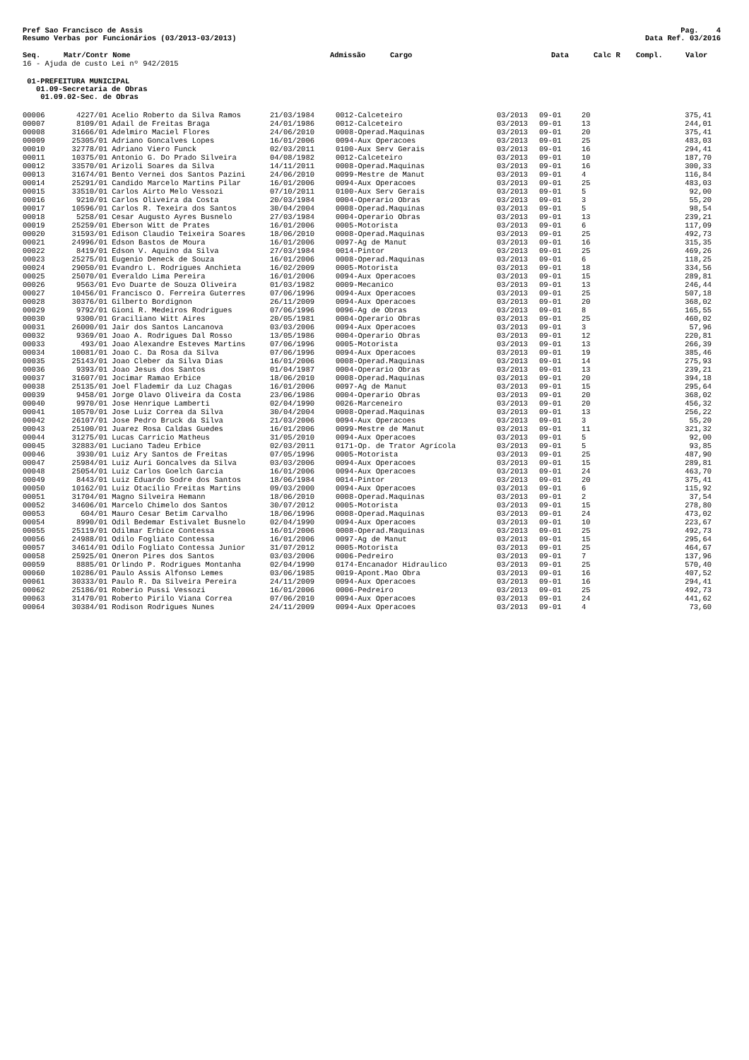Pref Sao Francisco de Assis
Resumo Verbas por Funcionários (03/2013-03/2013)
Pag. 4
Data Ref. 03/2016
| Seq. | Matr/Contr Nome | Admissão | Cargo | Data | Calc R | Compl. | Valor |
| --- | --- | --- | --- | --- | --- | --- | --- |
16 - Ajuda de custo Lei nº 942/2015
01-PREFEITURA MUNICIPAL
01.09-Secretaria de Obras
01.09.02-Sec. de Obras
| 00006 | 4227/01 | Acelio Roberto da Silva Ramos | 21/03/1984 | 0012-Calceteiro | 03/2013 | 09-01 | 20 | 375,41 |
| 00007 | 8109/01 | Adail de Freitas Braga | 24/01/1986 | 0012-Calceteiro | 03/2013 | 09-01 | 13 | 244,01 |
| 00008 | 31666/01 | Adelmiro Maciel Flores | 24/06/2010 | 0008-Operad.Maquinas | 03/2013 | 09-01 | 20 | 375,41 |
| 00009 | 25305/01 | Adriano Goncalves Lopes | 16/01/2006 | 0094-Aux Operacoes | 03/2013 | 09-01 | 25 | 483,03 |
| 00010 | 32778/01 | Adriano Viero Funck | 02/03/2011 | 0100-Aux Serv Gerais | 03/2013 | 09-01 | 16 | 294,41 |
| 00011 | 10375/01 | Antonio G. Do Prado Silveira | 04/08/1982 | 0012-Calceteiro | 03/2013 | 09-01 | 10 | 187,70 |
| 00012 | 33570/01 | Arizoli Soares da Silva | 14/11/2011 | 0008-Operad.Maquinas | 03/2013 | 09-01 | 16 | 300,33 |
| 00013 | 31674/01 | Bento Vernei dos Santos Pazini | 24/06/2010 | 0099-Mestre de Manut | 03/2013 | 09-01 | 4 | 116,84 |
| 00014 | 25291/01 | Candido Marcelo Martins Pilar | 16/01/2006 | 0094-Aux Operacoes | 03/2013 | 09-01 | 25 | 483,03 |
| 00015 | 33510/01 | Carlos Airto Melo Vessozi | 07/10/2011 | 0100-Aux Serv Gerais | 03/2013 | 09-01 | 5 | 92,00 |
| 00016 | 9210/01 | Carlos Oliveira da Costa | 20/03/1984 | 0004-Operario Obras | 03/2013 | 09-01 | 3 | 55,20 |
| 00017 | 10596/01 | Carlos R. Texeira dos Santos | 30/04/2004 | 0008-Operad.Maquinas | 03/2013 | 09-01 | 5 | 98,54 |
| 00018 | 5258/01 | Cesar Augusto Ayres Busnelo | 27/03/1984 | 0004-Operario Obras | 03/2013 | 09-01 | 13 | 239,21 |
| 00019 | 25259/01 | Eberson Witt de Prates | 16/01/2006 | 0005-Motorista | 03/2013 | 09-01 | 6 | 117,09 |
| 00020 | 31593/01 | Edison Claudio Teixeira Soares | 18/06/2010 | 0008-Operad.Maquinas | 03/2013 | 09-01 | 25 | 492,73 |
| 00021 | 24996/01 | Edson Bastos de Moura | 16/01/2006 | 0097-Ag de Manut | 03/2013 | 09-01 | 16 | 315,35 |
| 00022 | 8419/01 | Edson V. Aquino da Silva | 27/03/1984 | 0014-Pintor | 03/2013 | 09-01 | 25 | 469,26 |
| 00023 | 25275/01 | Eugenio Deneck de Souza | 16/01/2006 | 0008-Operad.Maquinas | 03/2013 | 09-01 | 6 | 118,25 |
| 00024 | 29050/01 | Evandro L. Rodrigues Anchieta | 16/02/2009 | 0005-Motorista | 03/2013 | 09-01 | 18 | 334,56 |
| 00025 | 25070/01 | Everaldo Lima Pereira | 16/01/2006 | 0094-Aux Operacoes | 03/2013 | 09-01 | 15 | 289,81 |
| 00026 | 9563/01 | Evo Duarte de Souza Oliveira | 01/03/1982 | 0009-Mecanico | 03/2013 | 09-01 | 13 | 246,44 |
| 00027 | 10456/01 | Francisco O. Ferreira Guterres | 07/06/1996 | 0094-Aux Operacoes | 03/2013 | 09-01 | 25 | 507,18 |
| 00028 | 30376/01 | Gilberto Bordignon | 26/11/2009 | 0094-Aux Operacoes | 03/2013 | 09-01 | 20 | 368,02 |
| 00029 | 9792/01 | Gioni R. Medeiros Rodrigues | 07/06/1996 | 0096-Ag de Obras | 03/2013 | 09-01 | 8 | 165,55 |
| 00030 | 9300/01 | Graciliano Witt Aires | 20/05/1981 | 0004-Operario Obras | 03/2013 | 09-01 | 25 | 460,02 |
| 00031 | 26000/01 | Jair dos Santos Lancanova | 03/03/2006 | 0094-Aux Operacoes | 03/2013 | 09-01 | 3 | 57,96 |
| 00032 | 9369/01 | Joao A. Rodrigues Dal Rosso | 13/05/1986 | 0004-Operario Obras | 03/2013 | 09-01 | 12 | 220,81 |
| 00033 | 493/01 | Joao Alexandre Esteves Martins | 07/06/1996 | 0005-Motorista | 03/2013 | 09-01 | 13 | 266,39 |
| 00034 | 10081/01 | Joao C. Da Rosa da Silva | 07/06/1996 | 0094-Aux Operacoes | 03/2013 | 09-01 | 19 | 385,46 |
| 00035 | 25143/01 | Joao Cleber da Silva Dias | 16/01/2006 | 0008-Operad.Maquinas | 03/2013 | 09-01 | 14 | 275,93 |
| 00036 | 9393/01 | Joao Jesus dos Santos | 01/04/1987 | 0004-Operario Obras | 03/2013 | 09-01 | 13 | 239,21 |
| 00037 | 31607/01 | Jocimar Ramao Erbice | 18/06/2010 | 0008-Operad.Maquinas | 03/2013 | 09-01 | 20 | 394,18 |
| 00038 | 25135/01 | Joel Flademir da Luz Chagas | 16/01/2006 | 0097-Ag de Manut | 03/2013 | 09-01 | 15 | 295,64 |
| 00039 | 9458/01 | Jorge Olavo Oliveira da Costa | 23/06/1986 | 0004-Operario Obras | 03/2013 | 09-01 | 20 | 368,02 |
| 00040 | 9970/01 | Jose Henrique Lamberti | 02/04/1990 | 0026-Marceneiro | 03/2013 | 09-01 | 20 | 456,32 |
| 00041 | 10570/01 | Jose Luiz Correa da Silva | 30/04/2004 | 0008-Operad.Maquinas | 03/2013 | 09-01 | 13 | 256,22 |
| 00042 | 26107/01 | Jose Pedro Bruck da Silva | 21/03/2006 | 0094-Aux Operacoes | 03/2013 | 09-01 | 3 | 55,20 |
| 00043 | 25100/01 | Juarez Rosa Caldas Guedes | 16/01/2006 | 0099-Mestre de Manut | 03/2013 | 09-01 | 11 | 321,32 |
| 00044 | 31275/01 | Lucas Carricio Matheus | 31/05/2010 | 0094-Aux Operacoes | 03/2013 | 09-01 | 5 | 92,00 |
| 00045 | 32883/01 | Luciano Tadeu Erbice | 02/03/2011 | 0171-Op. de Trator Agrícola | 03/2013 | 09-01 | 5 | 93,85 |
| 00046 | 3930/01 | Luiz Ary Santos de Freitas | 07/05/1996 | 0005-Motorista | 03/2013 | 09-01 | 25 | 487,90 |
| 00047 | 25984/01 | Luiz Auri Goncalves da Silva | 03/03/2006 | 0094-Aux Operacoes | 03/2013 | 09-01 | 15 | 289,81 |
| 00048 | 25054/01 | Luiz Carlos Goelch Garcia | 16/01/2006 | 0094-Aux Operacoes | 03/2013 | 09-01 | 24 | 463,70 |
| 00049 | 8443/01 | Luiz Eduardo Sodre dos Santos | 18/06/1984 | 0014-Pintor | 03/2013 | 09-01 | 20 | 375,41 |
| 00050 | 10162/01 | Luiz Otacilio Freitas Martins | 09/03/2000 | 0094-Aux Operacoes | 03/2013 | 09-01 | 6 | 115,92 |
| 00051 | 31704/01 | Magno Silveira Hemann | 18/06/2010 | 0008-Operad.Maquinas | 03/2013 | 09-01 | 2 | 37,54 |
| 00052 | 34606/01 | Marcelo Chimelo dos Santos | 30/07/2012 | 0005-Motorista | 03/2013 | 09-01 | 15 | 278,80 |
| 00053 | 604/01 | Mauro Cesar Betim Carvalho | 18/06/1996 | 0008-Operad.Maquinas | 03/2013 | 09-01 | 24 | 473,02 |
| 00054 | 8990/01 | Odil Bedemar Estivalet Busnelo | 02/04/1990 | 0094-Aux Operacoes | 03/2013 | 09-01 | 10 | 223,67 |
| 00055 | 25119/01 | Odilmar Erbice Contessa | 16/01/2006 | 0008-Operad.Maquinas | 03/2013 | 09-01 | 25 | 492,73 |
| 00056 | 24988/01 | Odilo Fogliato Contessa | 16/01/2006 | 0097-Ag de Manut | 03/2013 | 09-01 | 15 | 295,64 |
| 00057 | 34614/01 | Odilo Fogliato Contessa Junior | 31/07/2012 | 0005-Motorista | 03/2013 | 09-01 | 25 | 464,67 |
| 00058 | 25925/01 | Oneron Pires dos Santos | 03/03/2006 | 0006-Pedreiro | 03/2013 | 09-01 | 7 | 137,96 |
| 00059 | 8885/01 | Orlindo P. Rodrigues Montanha | 02/04/1990 | 0174-Encanador Hidraulico | 03/2013 | 09-01 | 25 | 570,40 |
| 00060 | 10286/01 | Paulo Assis Alfonso Lemes | 03/06/1985 | 0019-Apont.Mao Obra | 03/2013 | 09-01 | 16 | 407,52 |
| 00061 | 30333/01 | Paulo R. Da Silveira Pereira | 24/11/2009 | 0094-Aux Operacoes | 03/2013 | 09-01 | 16 | 294,41 |
| 00062 | 25186/01 | Roberio Pussi Vessozi | 16/01/2006 | 0006-Pedreiro | 03/2013 | 09-01 | 25 | 492,73 |
| 00063 | 31470/01 | Roberto Pirilo Viana Correa | 07/06/2010 | 0094-Aux Operacoes | 03/2013 | 09-01 | 24 | 441,62 |
| 00064 | 30384/01 | Rodison Rodrigues Nunes | 24/11/2009 | 0094-Aux Operacoes | 03/2013 | 09-01 | 4 | 73,60 |